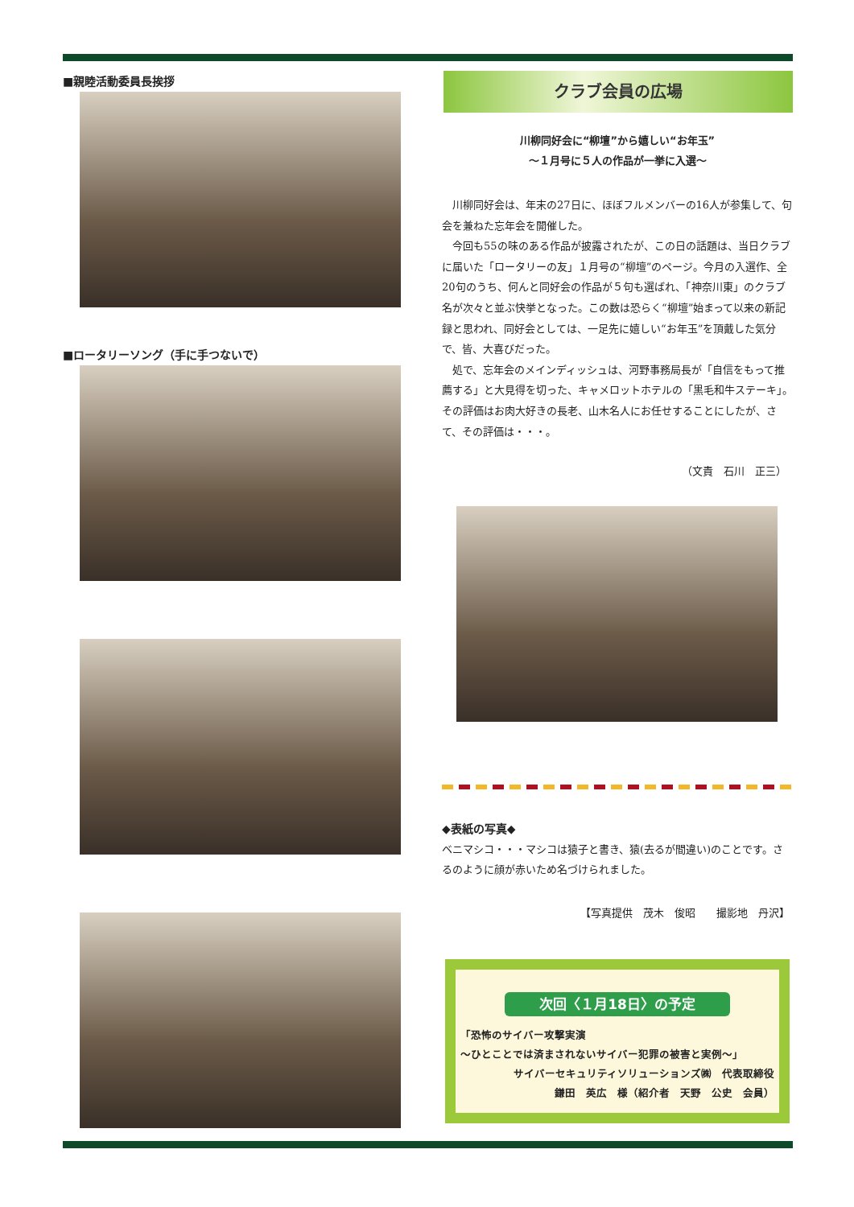■親睦活動委員長挨拶
■ロータリーソング（手に手つないで）
クラブ会員の広場
川柳同好会に“柳壇”から嬉しい“お年玉”
～１月号に５人の作品が一挙に入選～
川柳同好会は、年末の27日に、ほぼフルメンバーの16人が参集して、句会を兼ねた忘年会を開催した。
今回も55の味のある作品が披露されたが、この日の話題は、当日クラブに届いた「ロータリーの友」１月号の“柳壇”のページ。今月の入選作、全20句のうち、何んと同好会の作品が５句も選ばれ、「神奈川東」のクラブ名が次々と並ぶ快挙となった。この数は恐らく“柳壇”始まって以来の新記録と思われ、同好会としては、一足先に嬉しい“お年玉”を頂戴した気分で、皆、大喜びだった。
処で、忘年会のメインディッシュは、河野事務局長が「自信をもって推薦する」と大見得を切った、キャメロットホテルの「黒毛和牛ステーキ」。その評価はお肉大好きの長老、山木名人にお任せすることにしたが、さて、その評価は・・・。
（文責　石川　正三）
◆表紙の写真◆
ベニマシコ・・・マシコは猿子と書き、猿(去るが間違い)のことです。さるのように顔が赤いため名づけられました。
【写真提供　茂木　俊昭　　撮影地　丹沢】
次回〈１月18日〉の予定
「恐怖のサイバー攻撃実演
～ひとことでは済まされないサイバー犯罪の被害と実例～」
サイバーセキュリティソリューションズ㈱　代表取締役
鎌田　英広　様（紹介者　天野　公史　会員）